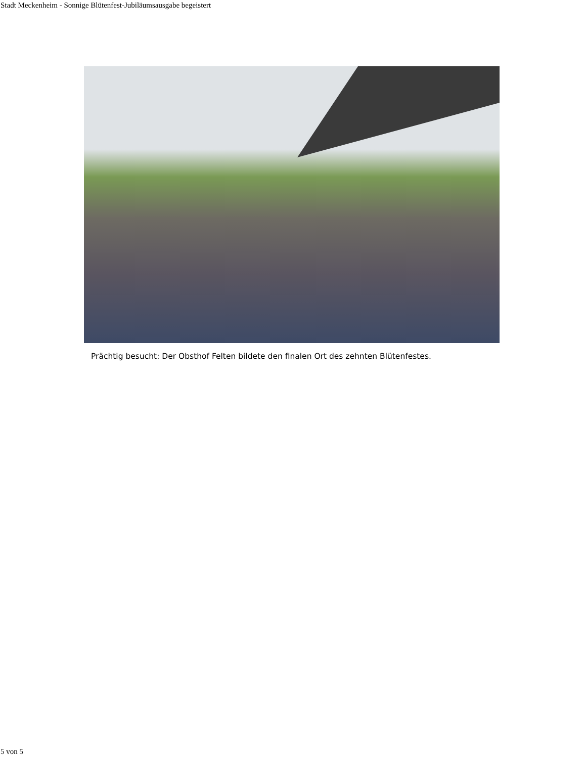Stadt Meckenheim - Sonnige Blütenfest-Jubiläumsausgabe begeistert
Prächtig besucht: Der Obsthof Felten bildete den finalen Ort des zehnten Blütenfestes.
5 von 5